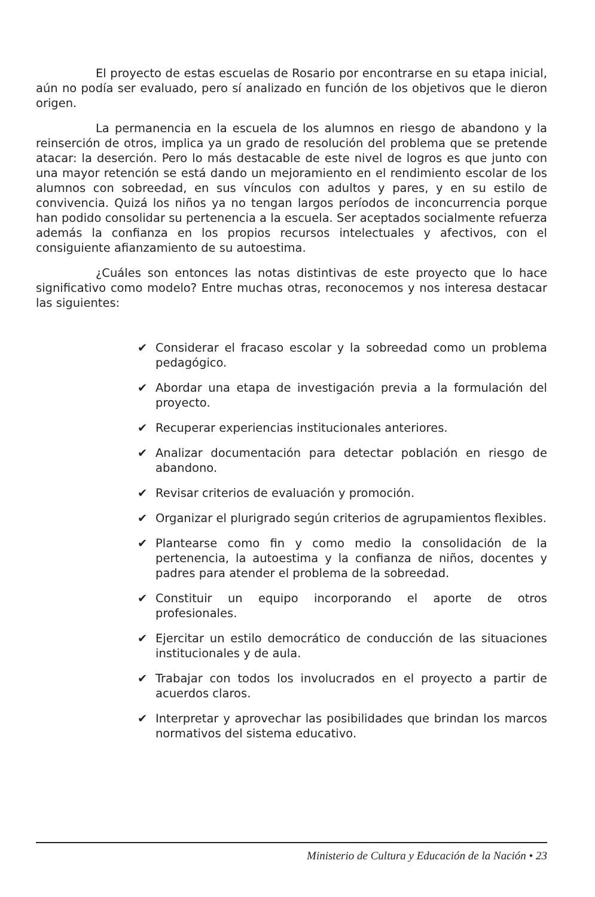El proyecto de estas escuelas de Rosario por encontrarse en su etapa inicial, aún no podía ser evaluado, pero sí analizado en función de los objetivos que le dieron origen.
La permanencia en la escuela de los alumnos en riesgo de abandono y la reinserción de otros, implica ya un grado de resolución del problema que se pretende atacar: la deserción. Pero lo más destacable de este nivel de logros es que junto con una mayor retención se está dando un mejoramiento en el rendimiento escolar de los alumnos con sobreedad, en sus vínculos con adultos y pares, y en su estilo de convivencia. Quizá los niños ya no tengan largos períodos de inconcurrencia porque han podido consolidar su pertenencia a la escuela. Ser aceptados socialmente refuerza además la confianza en los propios recursos intelectuales y afectivos, con el consiguiente afianzamiento de su autoestima.
¿Cuáles son entonces las notas distintivas de este proyecto que lo hace significativo como modelo? Entre muchas otras, reconocemos y nos interesa destacar las siguientes:
✔ Considerar el fracaso escolar y la sobreedad como un problema pedagógico.
✔ Abordar una etapa de investigación previa a la formulación del proyecto.
✔ Recuperar experiencias institucionales anteriores.
✔ Analizar documentación para detectar población en riesgo de abandono.
✔ Revisar criterios de evaluación y promoción.
✔ Organizar el plurigrado según criterios de agrupamientos flexibles.
✔ Plantearse como fin y como medio la consolidación de la pertenencia, la autoestima y la confianza de niños, docentes y padres para atender el problema de la sobreedad.
✔ Constituir un equipo incorporando el aporte de otros profesionales.
✔ Ejercitar un estilo democrático de conducción de las situaciones institucionales y de aula.
✔ Trabajar con todos los involucrados en el proyecto a partir de acuerdos claros.
✔ Interpretar y aprovechar las posibilidades que brindan los marcos normativos del sistema educativo.
Ministerio de Cultura y Educación de la Nación • 23